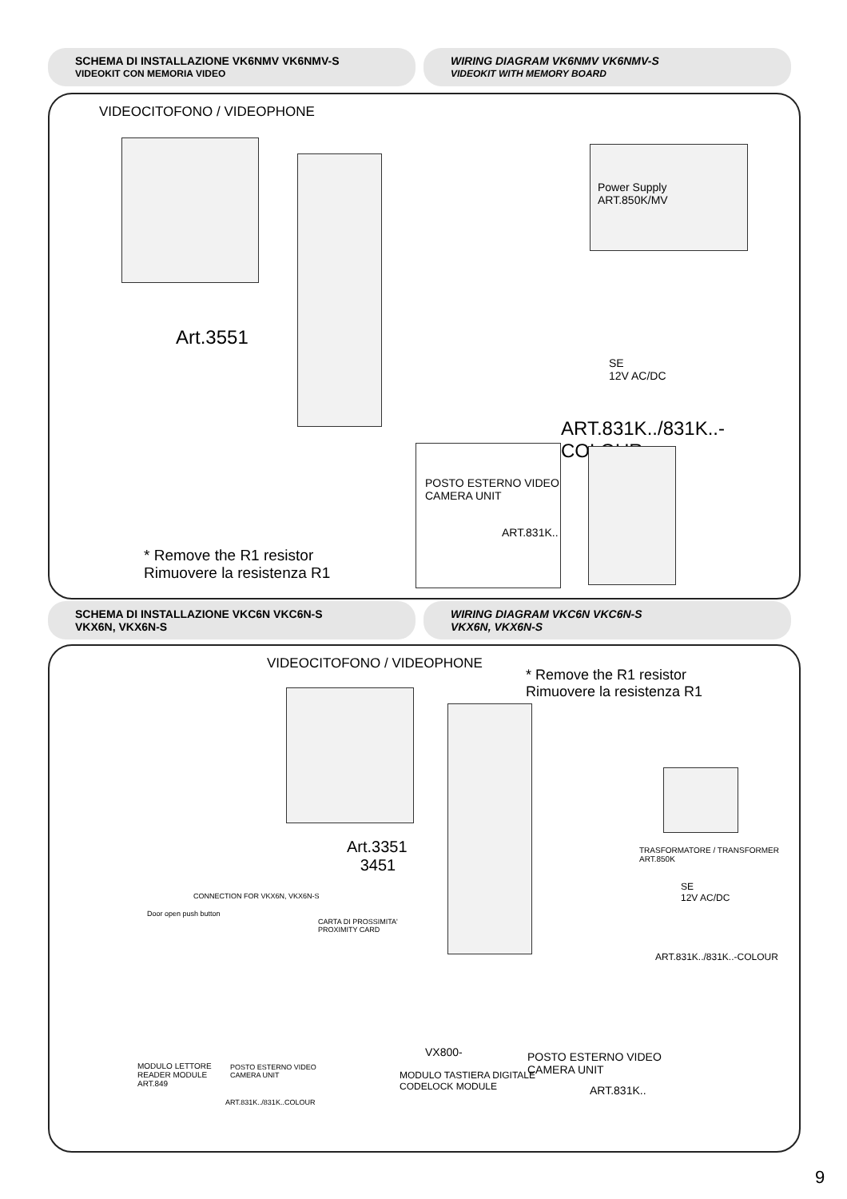SCHEMA DI INSTALLAZIONE VK6NMV VK6NMV-S
VIDEOKIT CON MEMORIA VIDEO
WIRING DIAGRAM VK6NMV VK6NMV-S
VIDEOKIT WITH MEMORY BOARD
VIDEOCITOFONO / VIDEOPHONE
Art.3551
Power Supply
ART.850K/MV
SE
12V AC/DC
ART.831K../831K..-COLOUR
POSTO ESTERNO VIDEO
CAMERA UNIT
ART.831K..
* Remove the R1 resistor
Rimuovere la resistenza R1
SCHEMA DI INSTALLAZIONE VKC6N VKC6N-S
VKX6N, VKX6N-S
WIRING DIAGRAM VKC6N VKC6N-S
VKX6N, VKX6N-S
VIDEOCITOFONO / VIDEOPHONE
* Remove the R1 resistor
Rimuovere la resistenza R1
Art.3351
3451
TRASFORMATORE / TRANSFORMER
ART.850K
SE
12V AC/DC
ART.831K../831K..-COLOUR
CONNECTION FOR VKX6N, VKX6N-S
Door open push button
CARTA DI PROSSIMITA'
PROXIMITY CARD
MODULO LETTORE
READER MODULE
ART.849
POSTO ESTERNO VIDEO
CAMERA UNIT
ART.831K../831K..COLOUR
VX800-
MODULO TASTIERA DIGITALE
CODELOCK MODULE
POSTO ESTERNO VIDEO
CAMERA UNIT
ART.831K..
9